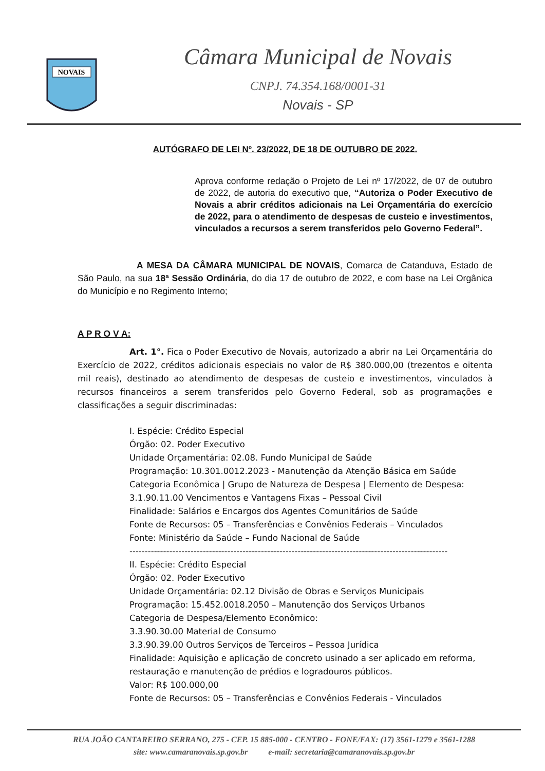NOVAIS
Câmara Municipal de Novais
CNPJ. 74.354.168/0001-31
Novais - SP
AUTÓGRAFO DE LEI Nº. 23/2022, DE 18 DE OUTUBRO DE 2022.
Aprova conforme redação o Projeto de Lei nº 17/2022, de 07 de outubro de 2022, de autoria do executivo que, “Autoriza o Poder Executivo de Novais a abrir créditos adicionais na Lei Orçamentária do exercício de 2022, para o atendimento de despesas de custeio e investimentos, vinculados a recursos a serem transferidos pelo Governo Federal”.
A MESA DA CÂMARA MUNICIPAL DE NOVAIS, Comarca de Catanduva, Estado de São Paulo, na sua 18ª Sessão Ordinária, do dia 17 de outubro de 2022, e com base na Lei Orgânica do Município e no Regimento Interno;
A P R O V A:
Art. 1°. Fica o Poder Executivo de Novais, autorizado a abrir na Lei Orçamentária do Exercício de 2022, créditos adicionais especiais no valor de R$ 380.000,00 (trezentos e oitenta mil reais), destinado ao atendimento de despesas de custeio e investimentos, vinculados à recursos financeiros a serem transferidos pelo Governo Federal, sob as programações e classificações a seguir discriminadas:
I. Espécie: Crédito Especial
Órgão: 02. Poder Executivo
Unidade Orçamentária: 02.08. Fundo Municipal de Saúde
Programação: 10.301.0012.2023 - Manutenção da Atenção Básica em Saúde
Categoria Econômica | Grupo de Natureza de Despesa | Elemento de Despesa:
3.1.90.11.00 Vencimentos e Vantagens Fixas – Pessoal Civil
Finalidade: Salários e Encargos dos Agentes Comunitários de Saúde
Fonte de Recursos: 05 – Transferências e Convênios Federais – Vinculados
Fonte: Ministério da Saúde – Fundo Nacional de Saúde
--------------------------------------------------------------------------------------------------------
II. Espécie: Crédito Especial
Órgão: 02. Poder Executivo
Unidade Orçamentária: 02.12 Divisão de Obras e Serviços Municipais
Programação: 15.452.0018.2050 – Manutenção dos Serviços Urbanos
Categoria de Despesa/Elemento Econômico:
3.3.90.30.00 Material de Consumo
3.3.90.39.00 Outros Serviços de Terceiros – Pessoa Jurídica
Finalidade: Aquisição e aplicação de concreto usinado a ser aplicado em reforma, restauração e manutenção de prédios e logradouros públicos.
Valor: R$ 100.000,00
Fonte de Recursos: 05 – Transferências e Convênios Federais - Vinculados
RUA JOÃO CANTAREIRO SERRANO, 275 - CEP. 15 885-000 - CENTRO - FONE/FAX: (17) 3561-1279 e 3561-1288
site: www.camaranovais.sp.gov.br e-mail: secretaria@camaranovais.sp.gov.br